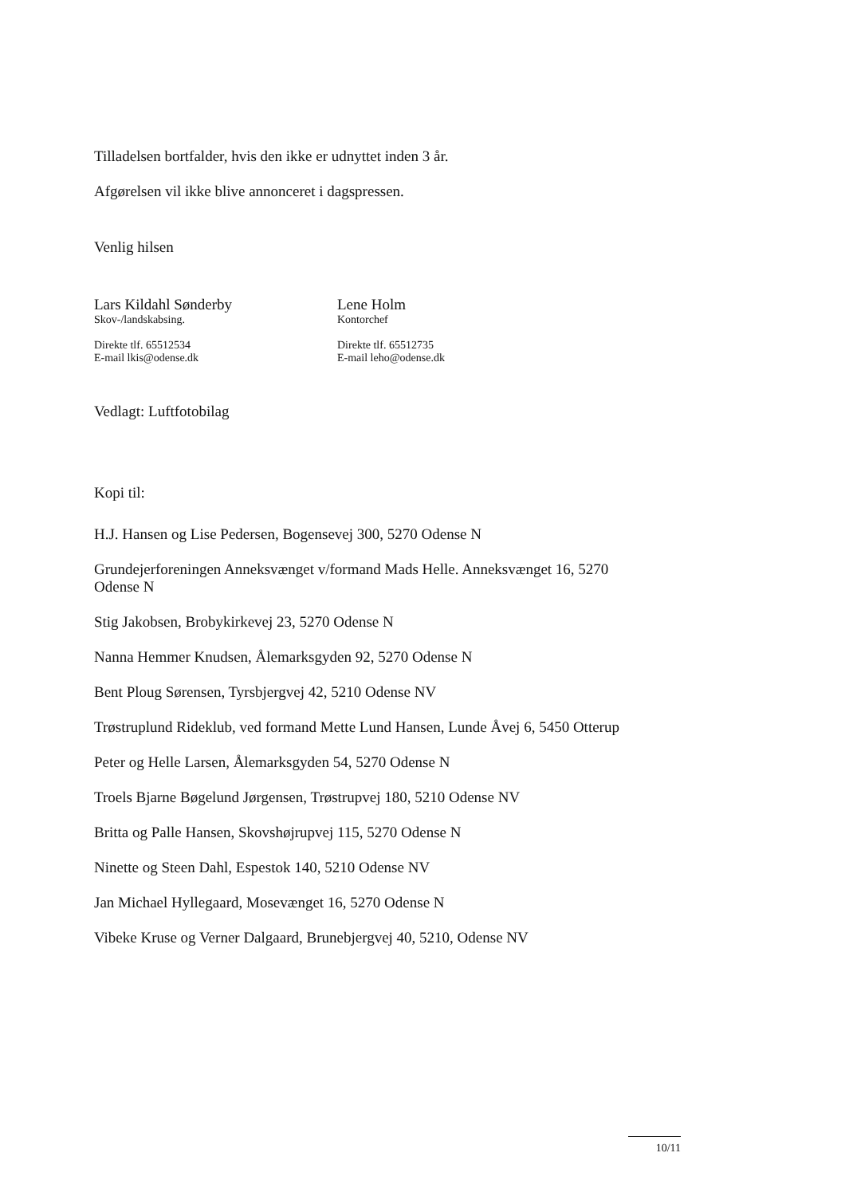Tilladelsen bortfalder, hvis den ikke er udnyttet inden 3 år.
Afgørelsen vil ikke blive annonceret i dagspressen.
Venlig hilsen
Lars Kildahl Sønderby
Skov-/landskabsing.
Direkte tlf. 65512534
E-mail lkis@odense.dk
Lene Holm
Kontorchef
Direkte tlf. 65512735
E-mail leho@odense.dk
Vedlagt: Luftfotobilag
Kopi til:
H.J. Hansen og Lise Pedersen, Bogensevej 300, 5270 Odense N
Grundejerforeningen Anneksvænget v/formand Mads Helle. Anneksvænget 16, 5270 Odense N
Stig Jakobsen, Brobykirkevej 23, 5270 Odense N
Nanna Hemmer Knudsen, Ålemarksgyden 92, 5270 Odense N
Bent Ploug Sørensen, Tyrsbjergvej 42, 5210 Odense NV
Trøstruplund Rideklub, ved formand Mette Lund Hansen, Lunde Åvej 6, 5450 Otterup
Peter og Helle Larsen, Ålemarksgyden 54, 5270 Odense N
Troels Bjarne Bøgelund Jørgensen, Trøstrupvej 180, 5210 Odense NV
Britta og Palle Hansen, Skovshøjrupvej 115, 5270 Odense N
Ninette og Steen Dahl, Espestok 140, 5210 Odense NV
Jan Michael Hyllegaard, Mosevænget 16, 5270 Odense N
Vibeke Kruse og Verner Dalgaard, Brunebjergvej 40, 5210, Odense NV
10/11